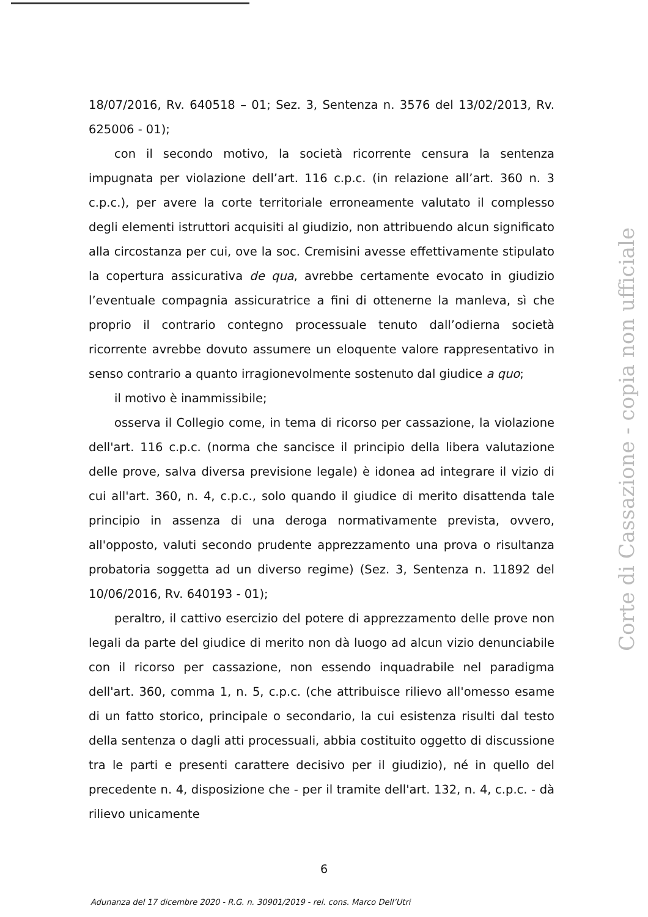18/07/2016, Rv. 640518 – 01; Sez. 3, Sentenza n. 3576 del 13/02/2013, Rv. 625006 - 01);
con il secondo motivo, la società ricorrente censura la sentenza impugnata per violazione dell’art. 116 c.p.c. (in relazione all’art. 360 n. 3 c.p.c.), per avere la corte territoriale erroneamente valutato il complesso degli elementi istruttori acquisiti al giudizio, non attribuendo alcun significato alla circostanza per cui, ove la soc. Cremisini avesse effettivamente stipulato la copertura assicurativa de qua, avrebbe certamente evocato in giudizio l’eventuale compagnia assicuratrice a fini di ottenerne la manleva, sì che proprio il contrario contegno processuale tenuto dall’odierna società ricorrente avrebbe dovuto assumere un eloquente valore rappresentativo in senso contrario a quanto irragionevolmente sostenuto dal giudice a quo;
il motivo è inammissibile;
osserva il Collegio come, in tema di ricorso per cassazione, la violazione dell'art. 116 c.p.c. (norma che sancisce il principio della libera valutazione delle prove, salva diversa previsione legale) è idonea ad integrare il vizio di cui all'art. 360, n. 4, c.p.c., solo quando il giudice di merito disattenda tale principio in assenza di una deroga normativamente prevista, ovvero, all'opposto, valuti secondo prudente apprezzamento una prova o risultanza probatoria soggetta ad un diverso regime) (Sez. 3, Sentenza n. 11892 del 10/06/2016, Rv. 640193 - 01);
peraltro, il cattivo esercizio del potere di apprezzamento delle prove non legali da parte del giudice di merito non dà luogo ad alcun vizio denunciabile con il ricorso per cassazione, non essendo inquadrabile nel paradigma dell'art. 360, comma 1, n. 5, c.p.c. (che attribuisce rilievo all'omesso esame di un fatto storico, principale o secondario, la cui esistenza risulti dal testo della sentenza o dagli atti processuali, abbia costituito oggetto di discussione tra le parti e presenti carattere decisivo per il giudizio), né in quello del precedente n. 4, disposizione che - per il tramite dell'art. 132, n. 4, c.p.c. - dà rilievo unicamente
6
Adunanza del 17 dicembre 2020 - R.G. n. 30901/2019 - rel. cons. Marco Dell’Utri
Corte di Cassazione - copia non ufficiale